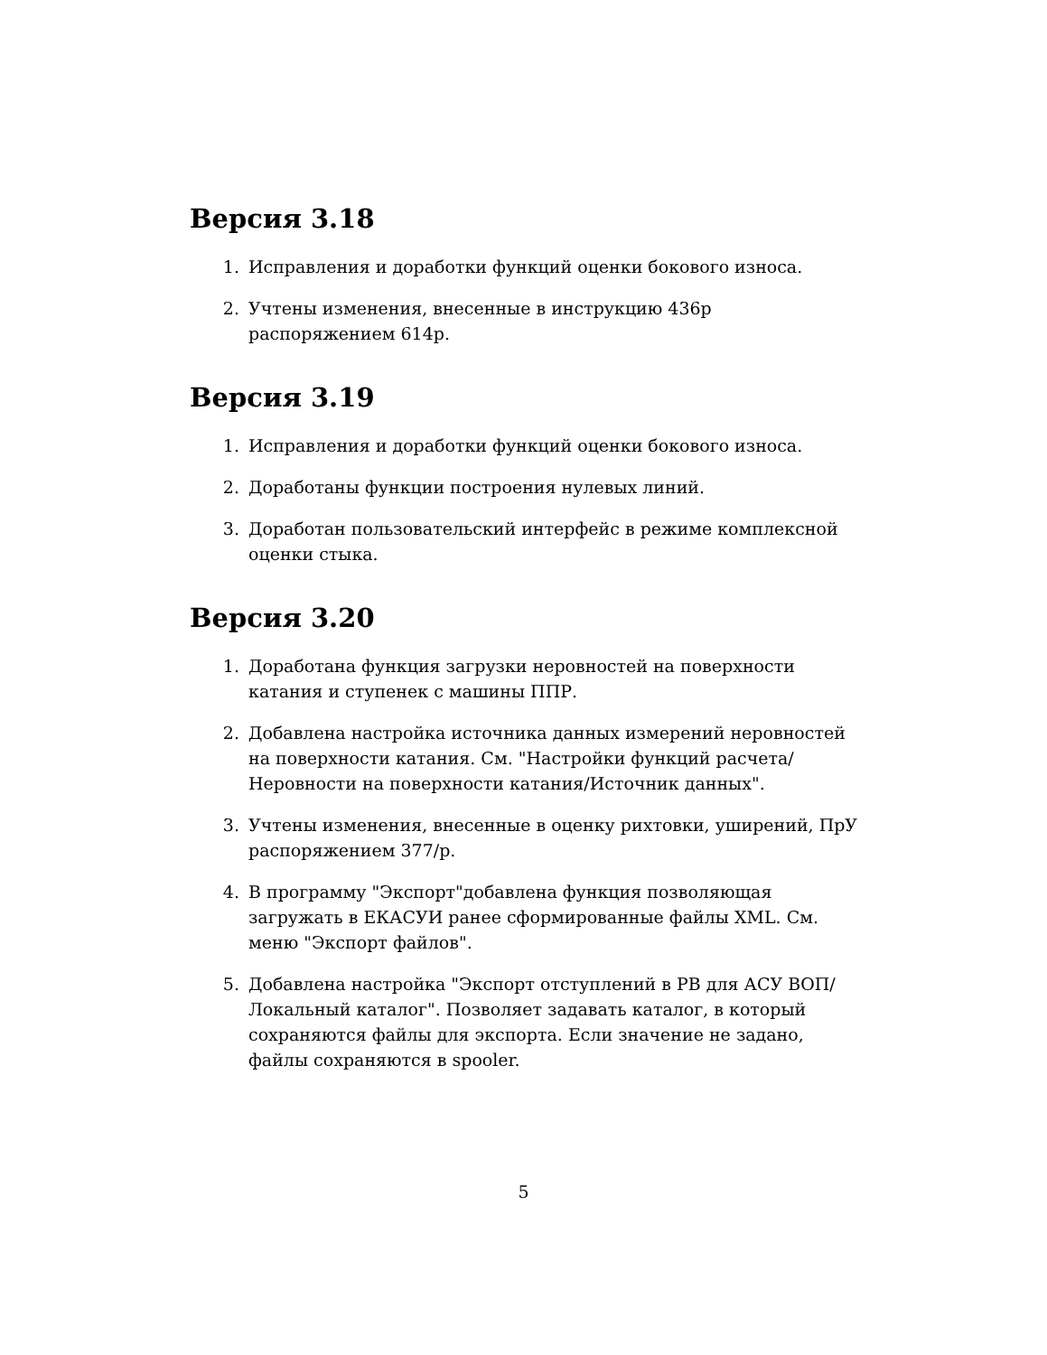Версия 3.18
1. Исправления и доработки функций оценки бокового износа.
2. Учтены изменения, внесенные в инструкцию 436р распоряжением 614р.
Версия 3.19
1. Исправления и доработки функций оценки бокового износа.
2. Доработаны функции построения нулевых линий.
3. Доработан пользовательский интерфейс в режиме комплексной оценки стыка.
Версия 3.20
1. Доработана функция загрузки неровностей на поверхности катания и ступенек с машины ППР.
2. Добавлена настройка источника данных измерений неровностей на поверхности катания. См. "Настройки функций расчета/Неровности на поверхности катания/Источник данных".
3. Учтены изменения, внесенные в оценку рихтовки, уширений, ПрУ распоряжением 377/р.
4. В программу "Экспорт"добавлена функция позволяющая загружать в ЕКАСУИ ранее сформированные файлы XML. См. меню "Экспорт файлов".
5. Добавлена настройка "Экспорт отступлений в РВ для АСУ ВОП/Локальный каталог". Позволяет задавать каталог, в который сохраняются файлы для экспорта. Если значение не задано, файлы сохраняются в spooler.
5